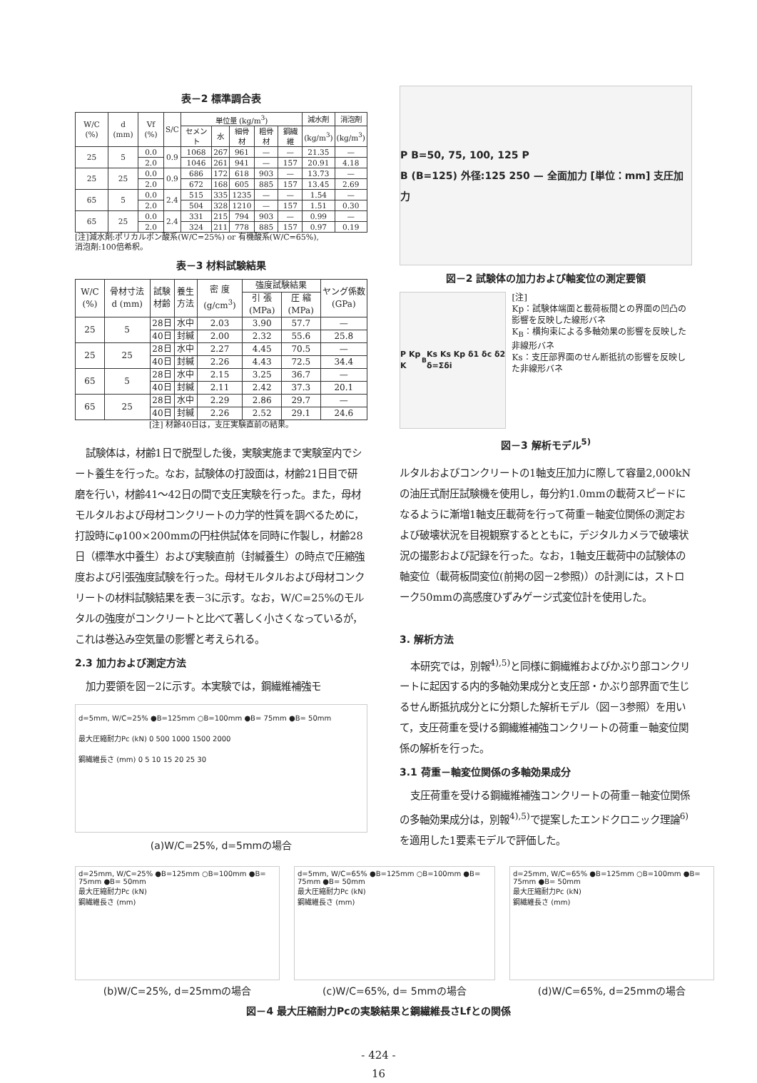表－2 標準調合表
| W/C (%) | d (mm) | Vf (%) | S/C | 単位量 (kg/m<sup>3</sup>) | | | | | 減水剤 | 消泡剤 |
| --- | --- | --- | --- | --- | --- | --- | --- | --- | --- | --- |
| | | | | セメント | 水 | 細骨材 | 粗骨材 | 鋼繊維 | (kg/m<sup>3</sup>) | (kg/m<sup>3</sup>) |
| 25 | 5 | 0.0 | 0.9 | 1068 | 267 | 961 | — | — | 21.35 | — |
| | | 2.0 | | 1046 | 261 | 941 | — | 157 | 20.91 | 4.18 |
| 25 | 25 | 0.0 | 0.9 | 686 | 172 | 618 | 903 | — | 13.73 | — |
| | | 2.0 | | 672 | 168 | 605 | 885 | 157 | 13.45 | 2.69 |
| 65 | 5 | 0.0 | 2.4 | 515 | 335 | 1235 | — | — | 1.54 | — |
| | | 2.0 | | 504 | 328 | 1210 | — | 157 | 1.51 | 0.30 |
| 65 | 25 | 0.0 | 2.4 | 331 | 215 | 794 | 903 | — | 0.99 | — |
| | | 2.0 | | 324 | 211 | 778 | 885 | 157 | 0.97 | 0.19 |
[注]減水剤:ポリカルボン酸系(W/C=25%) or 有機酸系(W/C=65%),
消泡剤:100倍希釈。
表－3 材料試験結果
| W/C (%) | 骨材寸法 d (mm) | 試験材齢 | 養生方法 | 密 度 (g/cm<sup>3</sup>) | 強度試験結果 | | ヤング係数 (GPa) |
| --- | --- | --- | --- | --- | --- | --- | --- |
| | | | | | 引 張 (MPa) | 圧 縮 (MPa) | |
| 25 | 5 | 28日 | 水中 | 2.03 | 3.90 | 57.7 | — |
| | | 40日 | 封緘 | 2.00 | 2.32 | 55.6 | 25.8 |
| 25 | 25 | 28日 | 水中 | 2.27 | 4.45 | 70.5 | — |
| | | 40日 | 封緘 | 2.26 | 4.43 | 72.5 | 34.4 |
| 65 | 5 | 28日 | 水中 | 2.15 | 3.25 | 36.7 | — |
| | | 40日 | 封緘 | 2.11 | 2.42 | 37.3 | 20.1 |
| 65 | 25 | 28日 | 水中 | 2.29 | 2.86 | 29.7 | — |
| | | 40日 | 封緘 | 2.26 | 2.52 | 29.1 | 24.6 |
[注] 材齢40日は，支圧実験直前の結果。
試験体は，材齢1日で脱型した後，実験実施まで実験室内でシート養生を行った。なお，試験体の打設面は，材齢21日目で研磨を行い，材齢41～42日の間で支圧実験を行った。また，母材モルタルおよび母材コンクリートの力学的性質を調べるために，打設時にφ100×200mmの円柱供試体を同時に作製し，材齢28日（標準水中養生）および実験直前（封緘養生）の時点で圧縮強度および引張強度試験を行った。母材モルタルおよび母材コンクリートの材料試験結果を表－3に示す。なお，W/C=25%のモルタルの強度がコンクリートと比べて著しく小さくなっているが，これは巻込み空気量の影響と考えられる。
2.3 加力および測定方法
加力要領を図－2に示す。本実験では，鋼繊維補強モ
d=5mm, W/C=25% ●B=125mm ○B=100mm ●B= 75mm ●B= 50mm
最大圧縮耐力Pc (kN) 0 500 1000 1500 2000
鋼繊維長さ (mm) 0 5 10 15 20 25 30
(a)W/C=25%, d=5mmの場合
P B=50, 75, 100, 125 P
B (B=125) 外径:125 250 — 全面加力 [単位：mm] 支圧加力
図－2 試験体の加力および軸変位の測定要領
P Kp K<sub>B</sub> Ks Ks Kp δ1 δc δ2 δ=Σδi
[注]
Kp：試験体端面と載荷板間との界面の凹凸の影響を反映した線形バネ
K<sub>B</sub>：横拘束による多軸効果の影響を反映した非線形バネ
Ks：支圧部界面のせん断抵抗の影響を反映した非線形バネ
図－3 解析モデル<sup>5)</sup>
ルタルおよびコンクリートの1軸支圧加力に際して容量2,000kNの油圧式耐圧試験機を使用し，毎分約1.0mmの載荷スピードになるように漸増1軸支圧載荷を行って荷重－軸変位関係の測定および破壊状況を目視観察するとともに，デジタルカメラで破壊状況の撮影および記録を行った。なお，1軸支圧載荷中の試験体の軸変位（載荷板間変位(前掲の図－2参照)）の計測には，ストローク50mmの高感度ひずみゲージ式変位計を使用した。
3. 解析方法
本研究では，別報<sup>4),5)</sup>と同様に鋼繊維およびかぶり部コンクリートに起因する内的多軸効果成分と支圧部・かぶり部界面で生じるせん断抵抗成分とに分類した解析モデル（図－3参照）を用いて，支圧荷重を受ける鋼繊維補強コンクリートの荷重－軸変位関係の解析を行った。
3.1 荷重－軸変位関係の多軸効果成分
支圧荷重を受ける鋼繊維補強コンクリートの荷重－軸変位関係の多軸効果成分は，別報<sup>4),5)</sup>で提案したエンドクロニック理論<sup>6)</sup>を適用した1要素モデルで評価した。
d=25mm, W/C=25% ●B=125mm ○B=100mm ●B= 75mm ●B= 50mm
最大圧縮耐力Pc (kN)
鋼繊維長さ (mm)
(b)W/C=25%, d=25mmの場合
d=5mm, W/C=65% ●B=125mm ○B=100mm ●B= 75mm ●B= 50mm
最大圧縮耐力Pc (kN)
鋼繊維長さ (mm)
(c)W/C=65%, d= 5mmの場合
d=25mm, W/C=65% ●B=125mm ○B=100mm ●B= 75mm ●B= 50mm
最大圧縮耐力Pc (kN)
鋼繊維長さ (mm)
(d)W/C=65%, d=25mmの場合
図－4 最大圧縮耐力Pcの実験結果と鋼繊維長さLfとの関係
- 424 -
16